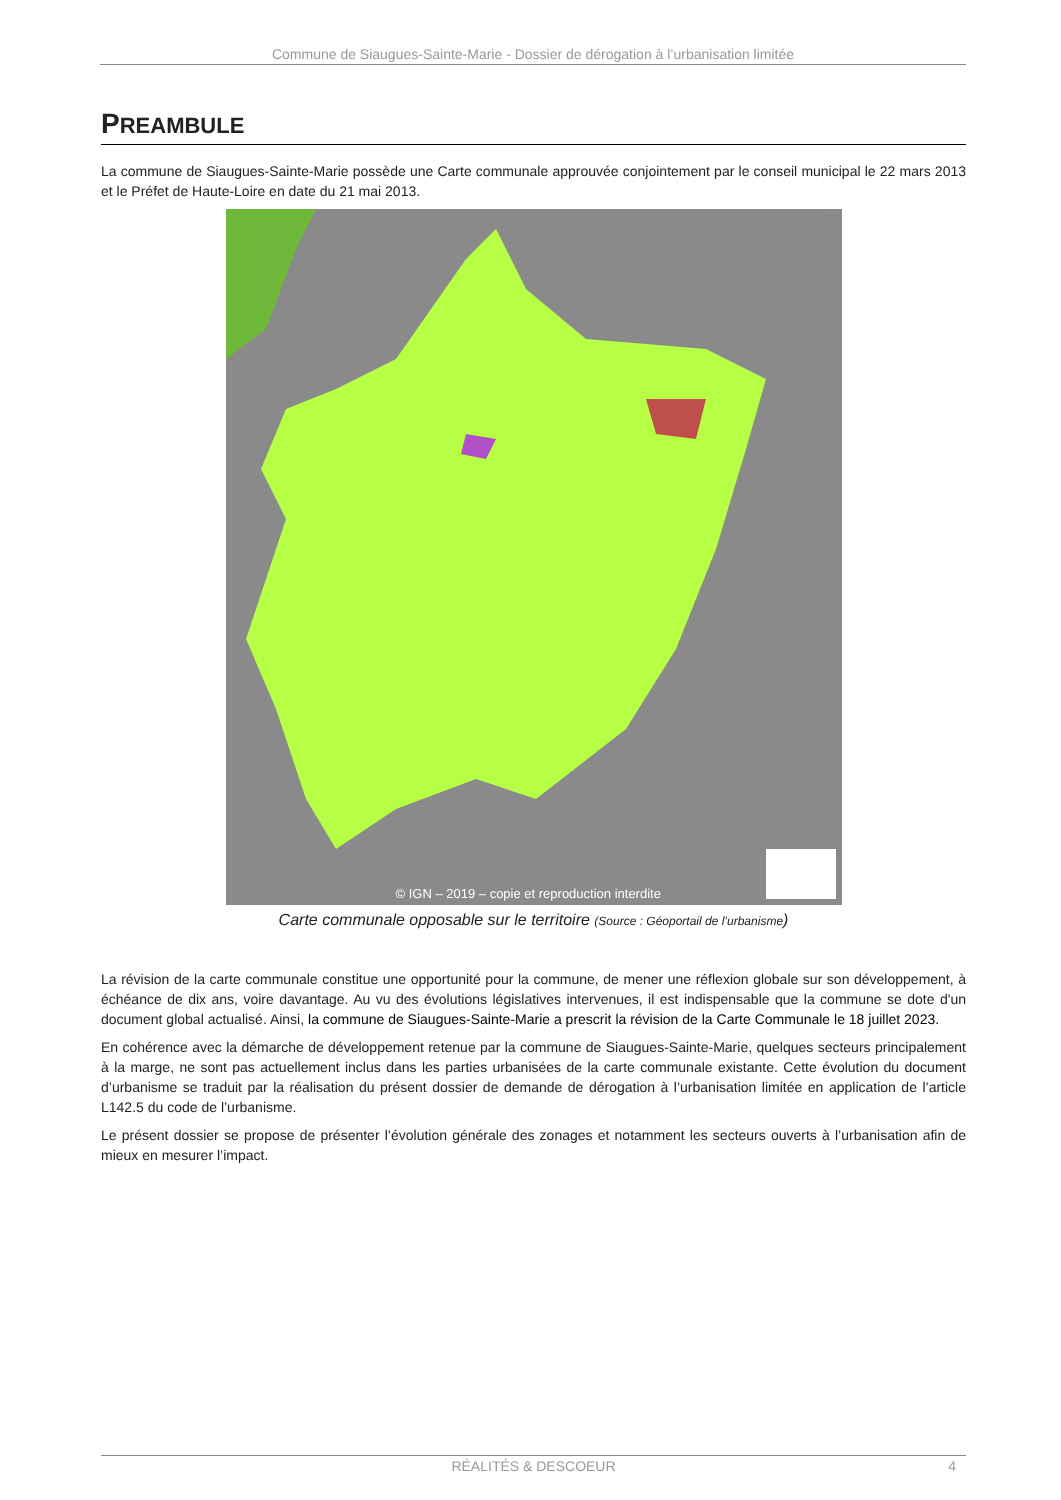Commune de Siaugues-Sainte-Marie - Dossier de dérogation à l’urbanisation limitée
PREAMBULE
La commune de Siaugues-Sainte-Marie possède une Carte communale approuvée conjointement par le conseil municipal le 22 mars 2013 et le Préfet de Haute-Loire en date du 21 mai 2013.
© IGN – 2019 – copie et reproduction interdite
Carte communale opposable sur le territoire (Source : Géoportail de l’urbanisme)
La révision de la carte communale constitue une opportunité pour la commune, de mener une réflexion globale sur son développement, à échéance de dix ans, voire davantage. Au vu des évolutions législatives intervenues, il est indispensable que la commune se dote d'un document global actualisé. Ainsi, la commune de Siaugues-Sainte-Marie a prescrit la révision de la Carte Communale le 18 juillet 2023.
En cohérence avec la démarche de développement retenue par la commune de Siaugues-Sainte-Marie, quelques secteurs principalement à la marge, ne sont pas actuellement inclus dans les parties urbanisées de la carte communale existante. Cette évolution du document d’urbanisme se traduit par la réalisation du présent dossier de demande de dérogation à l’urbanisation limitée en application de l’article L142.5 du code de l’urbanisme.
Le présent dossier se propose de présenter l’évolution générale des zonages et notamment les secteurs ouverts à l’urbanisation afin de mieux en mesurer l’impact.
RÉALITÉS & DESCOEUR 4